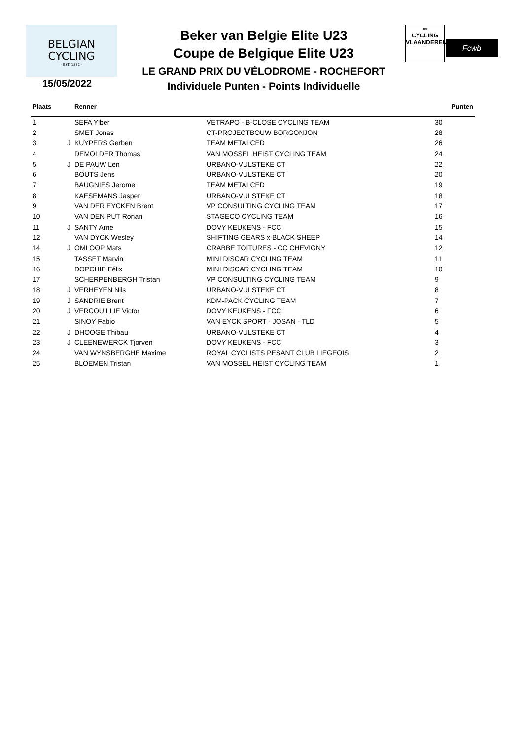BELGIAN
CYCLING
- EST. 1882 -
Beker van Belgie Elite U23
Coupe de Belgique Elite U23
LE GRAND PRIX DU VÉLODROME - ROCHEFORT
Individuele Punten - Points Individuelle
∞
CYCLING
VLAANDEREN
Fcwb
15/05/2022
| Plaats | | Renner | | Punten |
| --- | --- | --- | --- | --- |
| 1 | | SEFA Ylber | VETRAPO - B-CLOSE CYCLING TEAM | 30 |
| 2 | | SMET Jonas | CT-PROJECTBOUW BORGONJON | 28 |
| 3 | J | KUYPERS Gerben | TEAM METALCED | 26 |
| 4 | | DEMOLDER Thomas | VAN MOSSEL HEIST CYCLING TEAM | 24 |
| 5 | J | DE PAUW Len | URBANO-VULSTEKE CT | 22 |
| 6 | | BOUTS Jens | URBANO-VULSTEKE CT | 20 |
| 7 | | BAUGNIES Jerome | TEAM METALCED | 19 |
| 8 | | KAESEMANS Jasper | URBANO-VULSTEKE CT | 18 |
| 9 | | VAN DER EYCKEN Brent | VP CONSULTING CYCLING TEAM | 17 |
| 10 | | VAN DEN PUT Ronan | STAGECO CYCLING TEAM | 16 |
| 11 | J | SANTY Arne | DOVY KEUKENS - FCC | 15 |
| 12 | | VAN DYCK Wesley | SHIFTING GEARS x BLACK SHEEP | 14 |
| 14 | J | OMLOOP Mats | CRABBE TOITURES - CC CHEVIGNY | 12 |
| 15 | | TASSET Marvin | MINI DISCAR CYCLING TEAM | 11 |
| 16 | | DOPCHIE Félix | MINI DISCAR CYCLING TEAM | 10 |
| 17 | | SCHERPENBERGH Tristan | VP CONSULTING CYCLING TEAM | 9 |
| 18 | J | VERHEYEN Nils | URBANO-VULSTEKE CT | 8 |
| 19 | J | SANDRIE Brent | KDM-PACK CYCLING TEAM | 7 |
| 20 | J | VERCOUILLIE Victor | DOVY KEUKENS - FCC | 6 |
| 21 | | SINOY Fabio | VAN EYCK SPORT - JOSAN - TLD | 5 |
| 22 | J | DHOOGE Thibau | URBANO-VULSTEKE CT | 4 |
| 23 | J | CLEENEWERCK Tjorven | DOVY KEUKENS - FCC | 3 |
| 24 | | VAN WYNSBERGHE Maxime | ROYAL CYCLISTS PESANT CLUB LIEGEOIS | 2 |
| 25 | | BLOEMEN Tristan | VAN MOSSEL HEIST CYCLING TEAM | 1 |